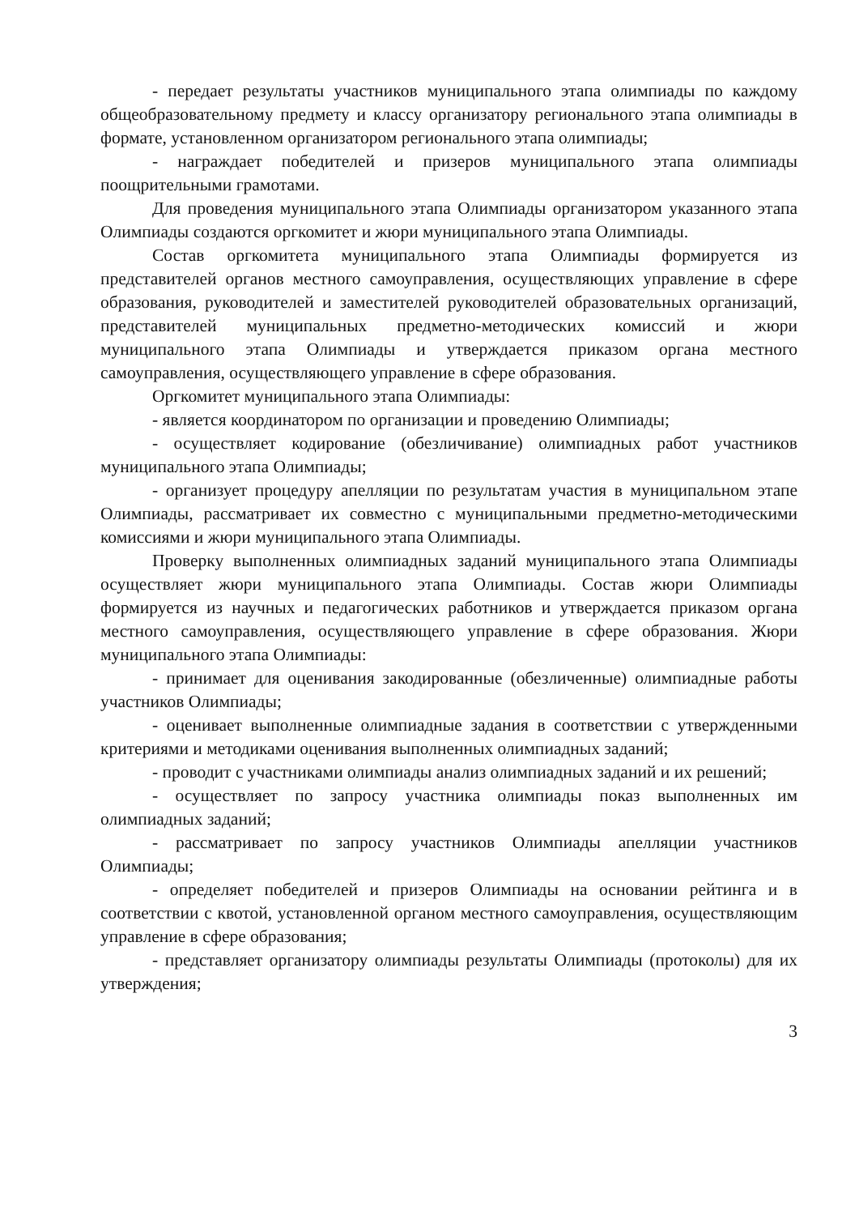- передает результаты участников муниципального этапа олимпиады по каждому общеобразовательному предмету и классу организатору регионального этапа олимпиады в формате, установленном организатором регионального этапа олимпиады;
- награждает победителей и призеров муниципального этапа олимпиады поощрительными грамотами.
Для проведения муниципального этапа Олимпиады организатором указанного этапа Олимпиады создаются оргкомитет и жюри муниципального этапа Олимпиады.
Состав оргкомитета муниципального этапа Олимпиады формируется из представителей органов местного самоуправления, осуществляющих управление в сфере образования, руководителей и заместителей руководителей образовательных организаций, представителей муниципальных предметно-методических комиссий и жюри муниципального этапа Олимпиады и утверждается приказом органа местного самоуправления, осуществляющего управление в сфере образования.
Оргкомитет муниципального этапа Олимпиады:
- является координатором по организации и проведению Олимпиады;
- осуществляет кодирование (обезличивание) олимпиадных работ участников муниципального этапа Олимпиады;
- организует процедуру апелляции по результатам участия в муниципальном этапе Олимпиады, рассматривает их совместно с муниципальными предметно-методическими комиссиями и жюри муниципального этапа Олимпиады.
Проверку выполненных олимпиадных заданий муниципального этапа Олимпиады осуществляет жюри муниципального этапа Олимпиады. Состав жюри Олимпиады формируется из научных и педагогических работников и утверждается приказом органа местного самоуправления, осуществляющего управление в сфере образования. Жюри муниципального этапа Олимпиады:
- принимает для оценивания закодированные (обезличенные) олимпиадные работы участников Олимпиады;
- оценивает выполненные олимпиадные задания в соответствии с утвержденными критериями и методиками оценивания выполненных олимпиадных заданий;
- проводит с участниками олимпиады анализ олимпиадных заданий и их решений;
- осуществляет по запросу участника олимпиады показ выполненных им олимпиадных заданий;
- рассматривает по запросу участников Олимпиады апелляции участников Олимпиады;
- определяет победителей и призеров Олимпиады на основании рейтинга и в соответствии с квотой, установленной органом местного самоуправления, осуществляющим управление в сфере образования;
- представляет организатору олимпиады результаты Олимпиады (протоколы) для их утверждения;
3